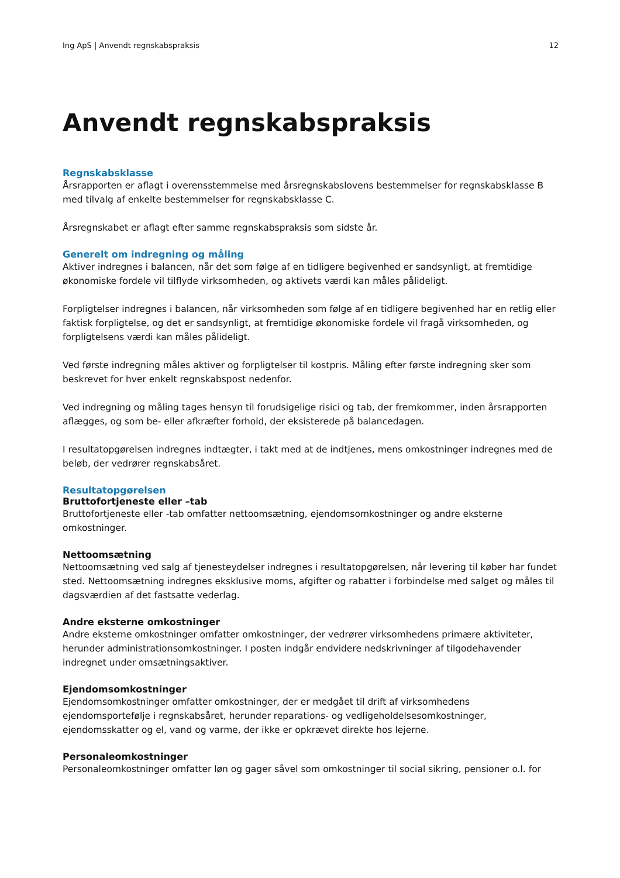Ing ApS | Anvendt regnskabspraksis 12
Anvendt regnskabspraksis
Regnskabsklasse
Årsrapporten er aflagt i overensstemmelse med årsregnskabslovens bestemmelser for regnskabsklasse B med tilvalg af enkelte bestemmelser for regnskabsklasse C.
Årsregnskabet er aflagt efter samme regnskabspraksis som sidste år.
Generelt om indregning og måling
Aktiver indregnes i balancen, når det som følge af en tidligere begivenhed er sandsynligt, at fremtidige økonomiske fordele vil tilflyde virksomheden, og aktivets værdi kan måles pålideligt.
Forpligtelser indregnes i balancen, når virksomheden som følge af en tidligere begivenhed har en retlig eller faktisk forpligtelse, og det er sandsynligt, at fremtidige økonomiske fordele vil fragå virksomheden, og forpligtelsens værdi kan måles pålideligt.
Ved første indregning måles aktiver og forpligtelser til kostpris. Måling efter første indregning sker som beskrevet for hver enkelt regnskabspost nedenfor.
Ved indregning og måling tages hensyn til forudsigelige risici og tab, der fremkommer, inden årsrapporten aflægges, og som be- eller afkræfter forhold, der eksisterede på balancedagen.
I resultatopgørelsen indregnes indtægter, i takt med at de indtjenes, mens omkostninger indregnes med de beløb, der vedrører regnskabsåret.
Resultatopgørelsen
Bruttofortjeneste eller –tab
Bruttofortjeneste eller -tab omfatter nettoomsætning, ejendomsomkostninger og andre eksterne omkostninger.
Nettoomsætning
Nettoomsætning ved salg af tjenesteydelser indregnes i resultatopgørelsen, når levering til køber har fundet sted. Nettoomsætning indregnes eksklusive moms, afgifter og rabatter i forbindelse med salget og måles til dagsværdien af det fastsatte vederlag.
Andre eksterne omkostninger
Andre eksterne omkostninger omfatter omkostninger, der vedrører virksomhedens primære aktiviteter, herunder administrationsomkostninger. I posten indgår endvidere nedskrivninger af tilgodehavender indregnet under omsætningsaktiver.
Ejendomsomkostninger
Ejendomsomkostninger omfatter omkostninger, der er medgået til drift af virksomhedens ejendomsportefølje i regnskabsåret, herunder reparations- og vedligeholdelsesomkostninger, ejendomsskatter og el, vand og varme, der ikke er opkrævet direkte hos lejerne.
Personaleomkostninger
Personaleomkostninger omfatter løn og gager såvel som omkostninger til social sikring, pensioner o.l. for